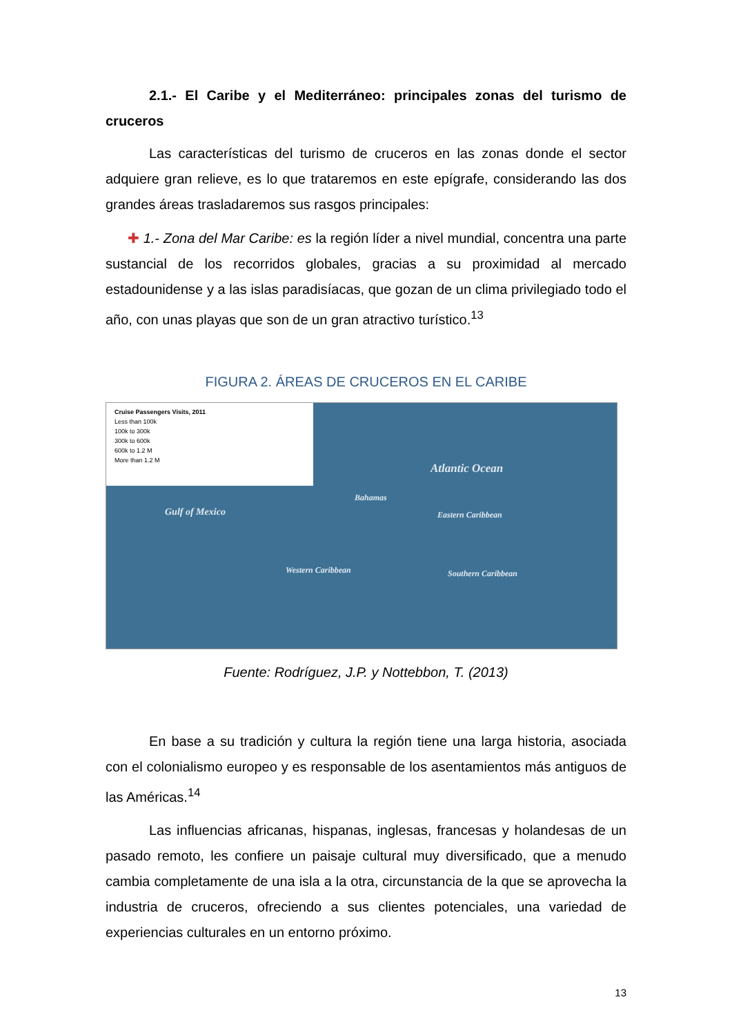2.1.- El Caribe y el Mediterráneo: principales zonas del turismo de cruceros
Las características del turismo de cruceros en las zonas donde el sector adquiere gran relieve, es lo que trataremos en este epígrafe, considerando las dos grandes áreas trasladaremos sus rasgos principales:
✚ 1.- Zona del Mar Caribe: es la región líder a nivel mundial, concentra una parte sustancial de los recorridos globales, gracias a su proximidad al mercado estadounidense y a las islas paradisíacas, que gozan de un clima privilegiado todo el año, con unas playas que son de un gran atractivo turístico.<sup>13</sup>
FIGURA 2. ÁREAS DE CRUCEROS EN EL CARIBE
Cruise Passengers Visits, 2011
Less than 100k
100k to 300k
300k to 600k
600k to 1.2 M
More than 1.2 M
Atlantic Ocean
Bahamas
Gulf of Mexico Eastern Caribbean
Western Caribbean Southern Caribbean
Fuente: Rodríguez, J.P. y Nottebbon, T. (2013)
En base a su tradición y cultura la región tiene una larga historia, asociada con el colonialismo europeo y es responsable de los asentamientos más antiguos de las Américas.<sup>14</sup>
Las influencias africanas, hispanas, inglesas, francesas y holandesas de un pasado remoto, les confiere un paisaje cultural muy diversificado, que a menudo cambia completamente de una isla a la otra, circunstancia de la que se aprovecha la industria de cruceros, ofreciendo a sus clientes potenciales, una variedad de experiencias culturales en un entorno próximo.
13